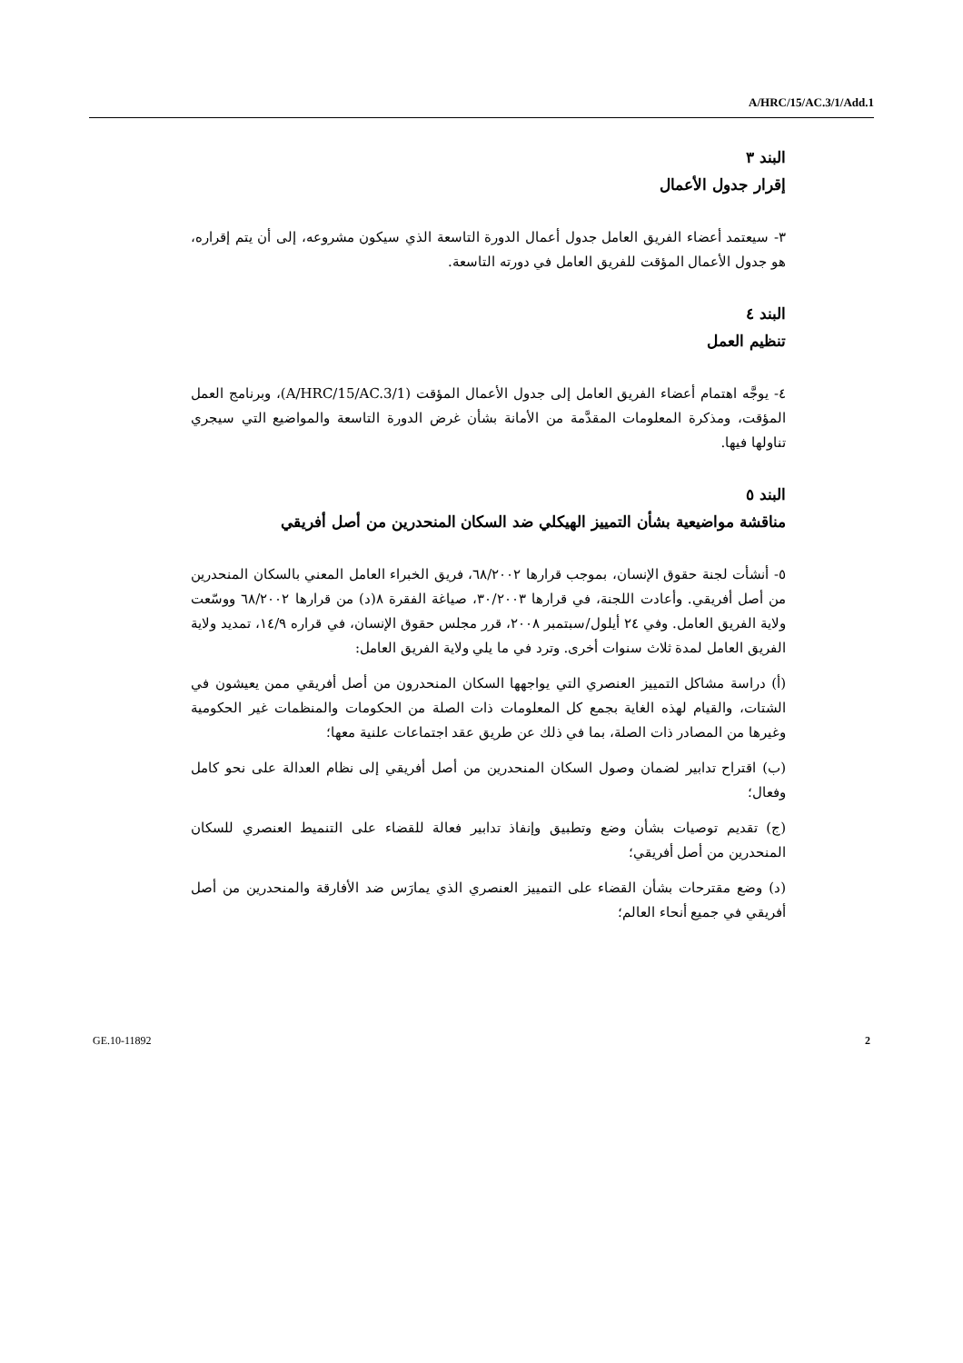A/HRC/15/AC.3/1/Add.1
البند ٣
إقرار جدول الأعمال
٣- سيعتمد أعضاء الفريق العامل جدول أعمال الدورة التاسعة الذي سيكون مشروعه، إلى أن يتم إقراره، هو جدول الأعمال المؤقت للفريق العامل في دورته التاسعة.
البند ٤
تنظيم العمل
٤- يوجَّه اهتمام أعضاء الفريق العامل إلى جدول الأعمال المؤقت (A/HRC/15/AC.3/1)، وبرنامج العمل المؤقت، ومذكرة المعلومات المقدَّمة من الأمانة بشأن غرض الدورة التاسعة والمواضيع التي سيجري تناولها فيها.
البند ٥
مناقشة مواضيعية بشأن التمييز الهيكلي ضد السكان المنحدرين من أصل أفريقي
٥- أنشأت لجنة حقوق الإنسان، بموجب قرارها ٦٨/٢٠٠٢، فريق الخبراء العامل المعني بالسكان المنحدرين من أصل أفريقي. وأعادت اللجنة، في قرارها ٣٠/٢٠٠٣، صياغة الفقرة ٨(د) من قرارها ٦٨/٢٠٠٢ ووسّعت ولاية الفريق العامل. وفي ٢٤ أيلول/سبتمبر ٢٠٠٨، قرر مجلس حقوق الإنسان، في قراره ١٤/٩، تمديد ولاية الفريق العامل لمدة ثلاث سنوات أخرى. وترد في ما يلي ولاية الفريق العامل:
(أ) دراسة مشاكل التمييز العنصري التي يواجهها السكان المنحدرون من أصل أفريقي ممن يعيشون في الشتات، والقيام لهذه الغاية بجمع كل المعلومات ذات الصلة من الحكومات والمنظمات غير الحكومية وغيرها من المصادر ذات الصلة، بما في ذلك عن طريق عقد اجتماعات علنية معها؛
(ب) اقتراح تدابير لضمان وصول السكان المنحدرين من أصل أفريقي إلى نظام العدالة على نحو كامل وفعال؛
(ج) تقديم توصيات بشأن وضع وتطبيق وإنفاذ تدابير فعالة للقضاء على التنميط العنصري للسكان المنحدرين من أصل أفريقي؛
(د) وضع مقترحات بشأن القضاء على التمييز العنصري الذي يمارَس ضد الأفارقة والمنحدرين من أصل أفريقي في جميع أنحاء العالم؛
GE.10-11892 2